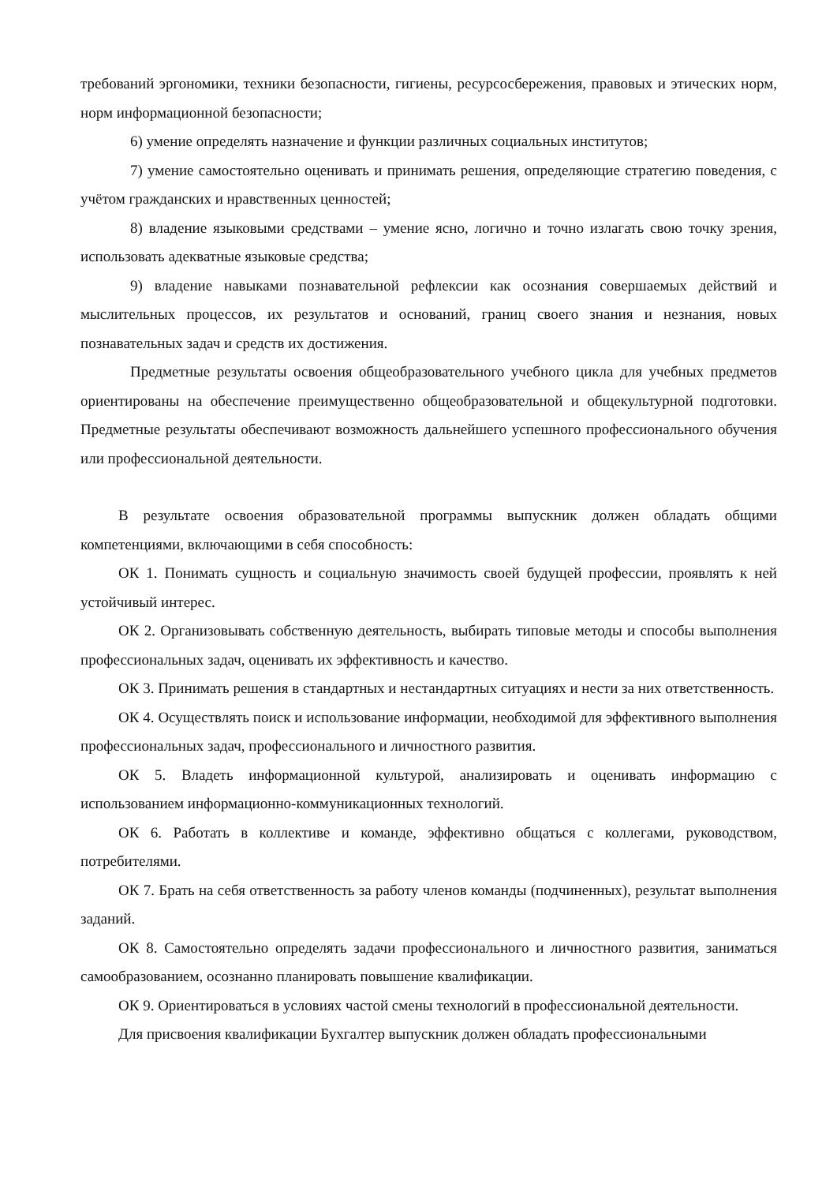требований эргономики, техники безопасности, гигиены, ресурсосбережения, правовых и этических норм, норм информационной безопасности;
6) умение определять назначение и функции различных социальных институтов;
7) умение самостоятельно оценивать и принимать решения, определяющие стратегию поведения, с учётом гражданских и нравственных ценностей;
8) владение языковыми средствами – умение ясно, логично и точно излагать свою точку зрения, использовать адекватные языковые средства;
9) владение навыками познавательной рефлексии как осознания совершаемых действий и мыслительных процессов, их результатов и оснований, границ своего знания и незнания, новых познавательных задач и средств их достижения.
Предметные результаты освоения общеобразовательного учебного цикла для учебных предметов ориентированы на обеспечение преимущественно общеобразовательной и общекультурной подготовки. Предметные результаты обеспечивают возможность дальнейшего успешного профессионального обучения или профессиональной деятельности.
В результате освоения образовательной программы выпускник должен обладать общими компетенциями, включающими в себя способность:
ОК 1. Понимать сущность и социальную значимость своей будущей профессии, проявлять к ней устойчивый интерес.
ОК 2. Организовывать собственную деятельность, выбирать типовые методы и способы выполнения профессиональных задач, оценивать их эффективность и качество.
ОК 3. Принимать решения в стандартных и нестандартных ситуациях и нести за них ответственность.
ОК 4. Осуществлять поиск и использование информации, необходимой для эффективного выполнения профессиональных задач, профессионального и личностного развития.
ОК 5. Владеть информационной культурой, анализировать и оценивать информацию с использованием информационно-коммуникационных технологий.
ОК 6. Работать в коллективе и команде, эффективно общаться с коллегами, руководством, потребителями.
ОК 7. Брать на себя ответственность за работу членов команды (подчиненных), результат выполнения заданий.
ОК 8. Самостоятельно определять задачи профессионального и личностного развития, заниматься самообразованием, осознанно планировать повышение квалификации.
ОК 9. Ориентироваться в условиях частой смены технологий в профессиональной деятельности.
Для присвоения квалификации Бухгалтер выпускник должен обладать профессиональными